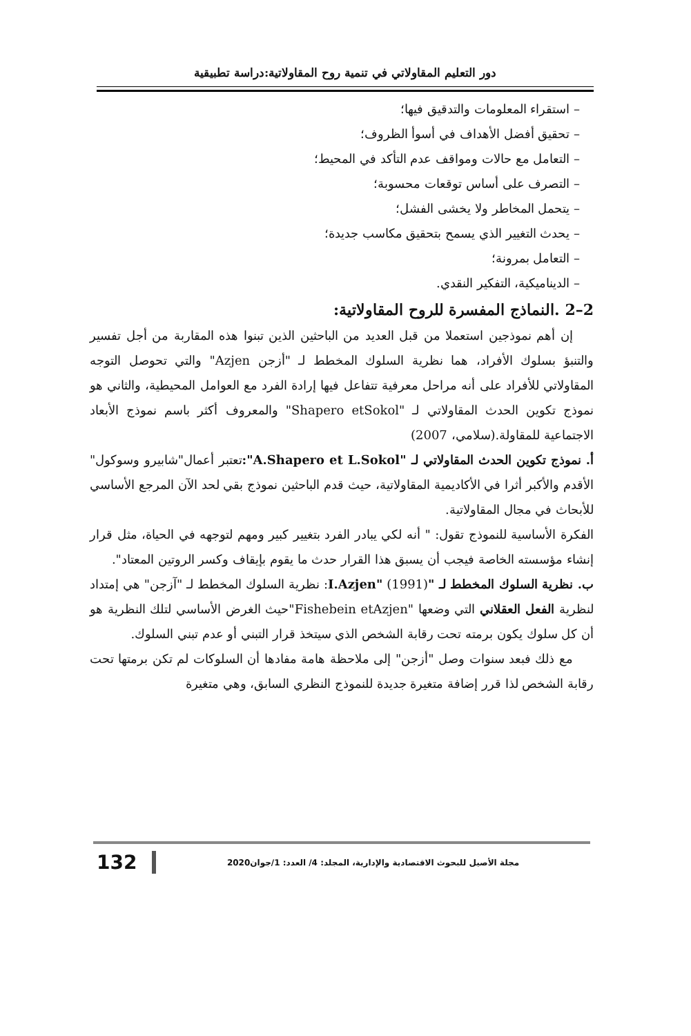دور التعليم المقاولاتي في تنمية روح المقاولاتية:دراسة تطبيقية
– استقراء المعلومات والتدقيق فيها؛
– تحقيق أفضل الأهداف في أسوأ الظروف؛
– التعامل مع حالات ومواقف عدم التأكد في المحيط؛
– التصرف على أساس توقعات محسوبة؛
– يتحمل المخاطر ولا يخشى الفشل؛
– يحدث التغيير الذي يسمح بتحقيق مكاسب جديدة؛
– التعامل بمرونة؛
– الديناميكية، التفكير النقدي.
2–2 .النماذج المفسرة للروح المقاولاتية:
إن أهم نموذجين استعملا من قبل العديد من الباحثين الذين تبنوا هذه المقاربة من أجل تفسير والتنبؤ بسلوك الأفراد، هما نظرية السلوك المخطط لـ "أزجن Azjen" والتي تحوصل التوجه المقاولاتي للأفراد على أنه مراحل معرفية تتفاعل فيها إرادة الفرد مع العوامل المحيطية، والثاني هو نموذج تكوين الحدث المقاولاتي لـ "Shapero etSokol" والمعروف أكثر باسم نموذج الأبعاد الاجتماعية للمقاولة.(سلامي، 2007)
أ. نموذج تكوين الحدث المقاولاتي لـ "A.Shapero et L.Sokol": تعتبر أعمال"شابيرو وسوكول" الأقدم والأكبر أثرا في الأكاديمية المقاولاتية، حيث قدم الباحثين نموذج بقي لحد الآن المرجع الأساسي للأبحاث في مجال المقاولاتية.
الفكرة الأساسية للنموذج تقول: " أنه لكي يبادر الفرد بتغيير كبير ومهم لتوجهه في الحياة، مثل قرار إنشاء مؤسسته الخاصة فيجب أن يسبق هذا القرار حدث ما يقوم بإيقاف وكسر الروتين المعتاد".
ب. نظرية السلوك المخطط لـ "I.Azjen" (1991): نظرية السلوك المخطط لـ "آزجن" هي إمتداد لنظرية الفعل العقلاني التي وضعها "Fishebein etAzjen"حيث الغرض الأساسي لتلك النظرية هو أن كل سلوك يكون برمته تحت رقابة الشخص الذي سيتخذ قرار التبني أو عدم تبني السلوك.
مع ذلك فبعد سنوات وصل "أزجن" إلى ملاحظة هامة مفادها أن السلوكات لم تكن برمتها تحت رقابة الشخص لذا قرر إضافة متغيرة جديدة للنموذج النظري السابق، وهي متغيرة
132
مجلة الأصيل للبحوث الاقتصادية والإدارية، المجلد: 4/ العدد: 1/جوان2020